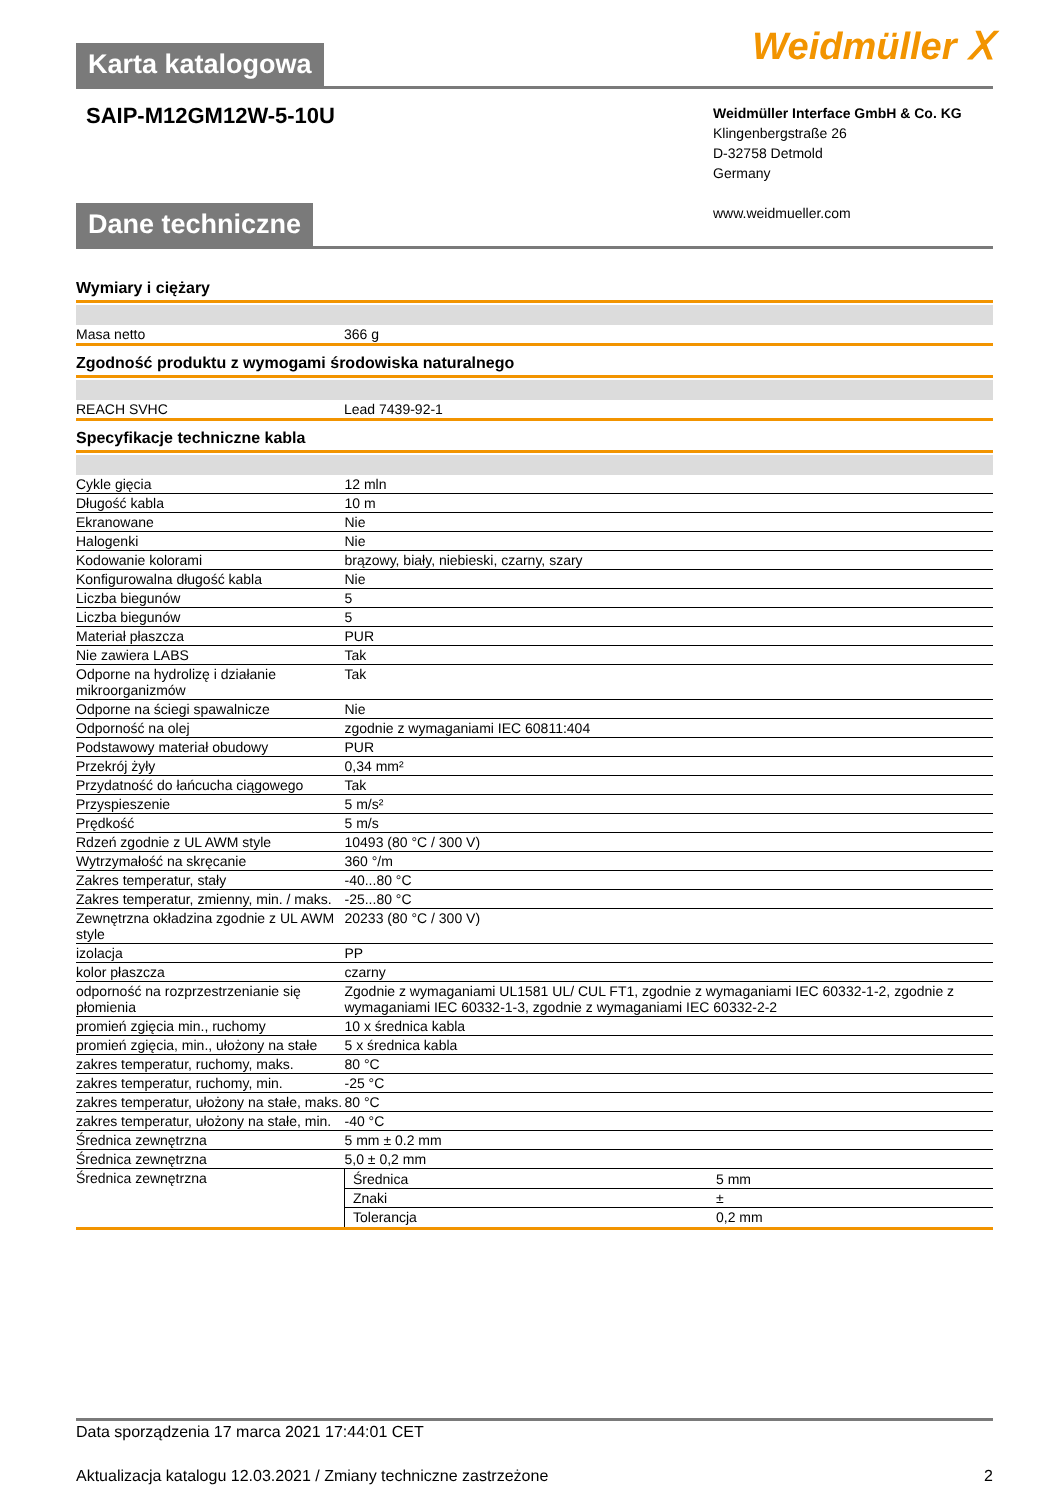Karta katalogowa
Weidmüller ⵝ
SAIP-M12GM12W-5-10U
Weidmüller Interface GmbH & Co. KG
Klingenbergstraße 26
D-32758 Detmold
Germany
www.weidmueller.com
Dane techniczne
Wymiary i ciężary
| Masa netto | 366 g |
Zgodność produktu z wymogami środowiska naturalnego
| REACH SVHC | Lead 7439-92-1 |
Specyfikacje techniczne kabla
| Cykle gięcia | 12 mln |
| Długość kabla | 10 m |
| Ekranowane | Nie |
| Halogenki | Nie |
| Kodowanie kolorami | brązowy, biały, niebieski, czarny, szary |
| Konfigurowalna długość kabla | Nie |
| Liczba biegunów | 5 |
| Liczba biegunów | 5 |
| Materiał płaszcza | PUR |
| Nie zawiera LABS | Tak |
| Odporne na hydrolizę i działanie mikroorganizmów | Tak |
| Odporne na ściegi spawalnicze | Nie |
| Odporność na olej | zgodnie z wymaganiami IEC 60811:404 |
| Podstawowy materiał obudowy | PUR |
| Przekrój żyły | 0,34 mm² |
| Przydatność do łańcucha ciągowego | Tak |
| Przyspieszenie | 5 m/s² |
| Prędkość | 5 m/s |
| Rdzeń zgodnie z UL AWM style | 10493 (80 °C / 300 V) |
| Wytrzymałość na skręcanie | 360 °/m |
| Zakres temperatur, stały | -40...80 °C |
| Zakres temperatur, zmienny, min. / maks. | -25...80 °C |
| Zewnętrzna okładzina zgodnie z UL AWM style | 20233 (80 °C / 300 V) |
| izolacja | PP |
| kolor płaszcza | czarny |
| odporność na rozprzestrzenianie się płomienia | Zgodnie z wymaganiami UL1581 UL/ CUL FT1, zgodnie z wymaganiami IEC 60332-1-2, zgodnie z wymaganiami IEC 60332-1-3, zgodnie z wymaganiami IEC 60332-2-2 |
| promień zgięcia min., ruchomy | 10 x średnica kabla |
| promień zgięcia, min., ułożony na stałe | 5 x średnica kabla |
| zakres temperatur, ruchomy, maks. | 80 °C |
| zakres temperatur, ruchomy, min. | -25 °C |
| zakres temperatur, ułożony na stałe, maks. | 80 °C |
| zakres temperatur, ułożony na stałe, min. | -40 °C |
| Średnica zewnętrzna | 5 mm ± 0.2 mm |
| Średnica zewnętrzna | 5,0 ± 0,2 mm |
| Średnica zewnętrzna | / Średnica / 5 mm / / Znaki / ± / / Tolerancja / 0,2 mm / |
Data sporządzenia 17 marca 2021 17:44:01 CET
Aktualizacja katalogu 12.03.2021 / Zmiany techniczne zastrzeżone 2